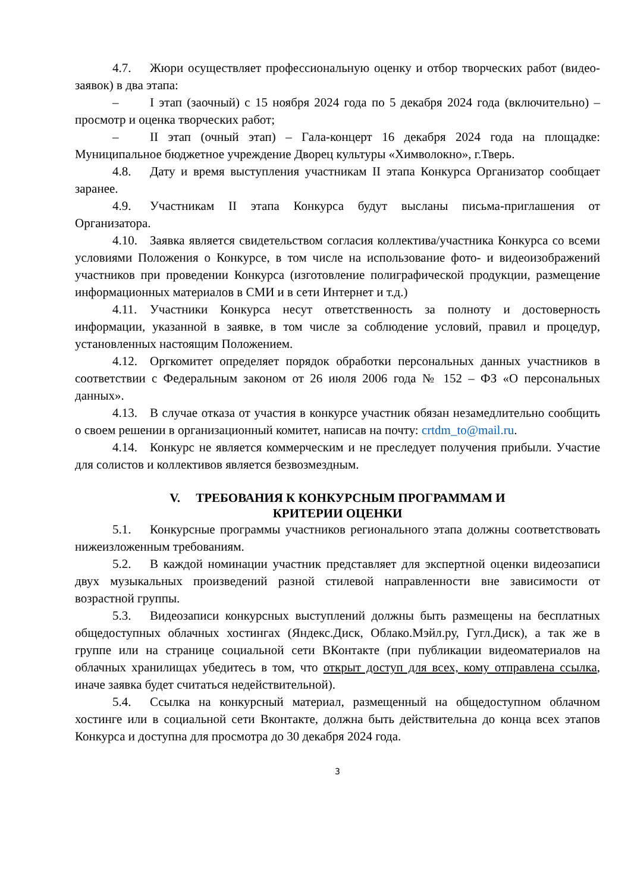4.7. Жюри осуществляет профессиональную оценку и отбор творческих работ (видео-заявок) в два этапа:
– I этап (заочный) с 15 ноября 2024 года по 5 декабря 2024 года (включительно) – просмотр и оценка творческих работ;
– II этап (очный этап) – Гала-концерт 16 декабря 2024 года на площадке: Муниципальное бюджетное учреждение Дворец культуры «Химволокно», г.Тверь.
4.8. Дату и время выступления участникам II этапа Конкурса Организатор сообщает заранее.
4.9. Участникам II этапа Конкурса будут высланы письма-приглашения от Организатора.
4.10. Заявка является свидетельством согласия коллектива/участника Конкурса со всеми условиями Положения о Конкурсе, в том числе на использование фото- и видеоизображений участников при проведении Конкурса (изготовление полиграфической продукции, размещение информационных материалов в СМИ и в сети Интернет и т.д.)
4.11. Участники Конкурса несут ответственность за полноту и достоверность информации, указанной в заявке, в том числе за соблюдение условий, правил и процедур, установленных настоящим Положением.
4.12. Оргкомитет определяет порядок обработки персональных данных участников в соответствии с Федеральным законом от 26 июля 2006 года № 152 – ФЗ «О персональных данных».
4.13. В случае отказа от участия в конкурсе участник обязан незамедлительно сообщить о своем решении в организационный комитет, написав на почту: crtdm_to@mail.ru.
4.14. Конкурс не является коммерческим и не преследует получения прибыли. Участие для солистов и коллективов является безвозмездным.
V. ТРЕБОВАНИЯ К КОНКУРСНЫМ ПРОГРАММАМ И
КРИТЕРИИ ОЦЕНКИ
5.1. Конкурсные программы участников регионального этапа должны соответствовать нижеизложенным требованиям.
5.2. В каждой номинации участник представляет для экспертной оценки видеозаписи двух музыкальных произведений разной стилевой направленности вне зависимости от возрастной группы.
5.3. Видеозаписи конкурсных выступлений должны быть размещены на бесплатных общедоступных облачных хостингах (Яндекс.Диск, Облако.Мэйл.ру, Гугл.Диск), а так же в группе или на странице социальной сети ВКонтакте (при публикации видеоматериалов на облачных хранилищах убедитесь в том, что открыт доступ для всех, кому отправлена ссылка, иначе заявка будет считаться недействительной).
5.4. Ссылка на конкурсный материал, размещенный на общедоступном облачном хостинге или в социальной сети Вконтакте, должна быть действительна до конца всех этапов Конкурса и доступна для просмотра до 30 декабря 2024 года.
3